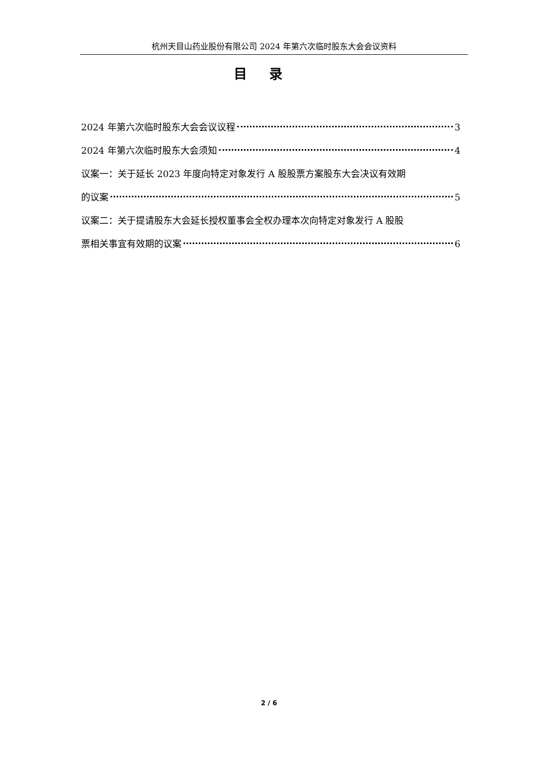杭州天目山药业股份有限公司 2024 年第六次临时股东大会会议资料
目录
2024 年第六次临时股东大会会议议程 3
2024 年第六次临时股东大会须知 4
议案一：关于延长 2023 年度向特定对象发行 A 股股票方案股东大会决议有效期
的议案 5
议案二：关于提请股东大会延长授权董事会全权办理本次向特定对象发行 A 股股
票相关事宜有效期的议案 6
2 / 6